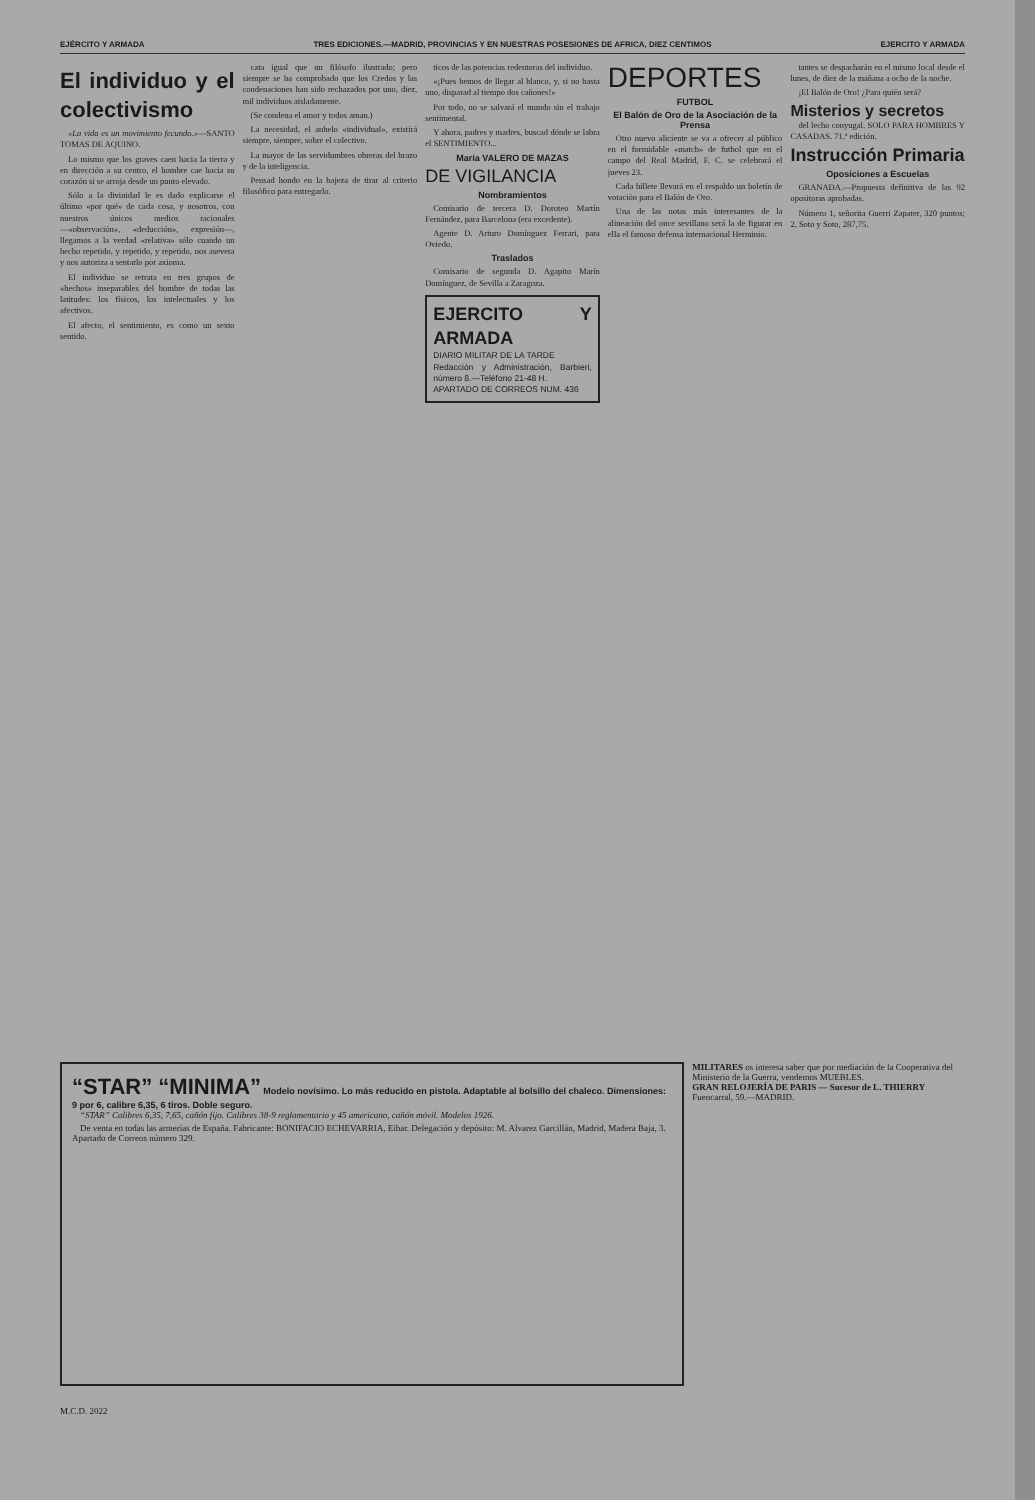EJÉRCITO Y ARMADA TRES EDICIONES.—MADRID, PROVINCIAS Y EN NUESTRAS POSESIONES DE AFRICA, DIEZ CENTIMOS EJERCITO Y ARMADA
El individuo y el colectivismo
«La vida es un movimiento fecundo.»—SANTO TOMAS DE AQUINO.
Lo mismo que los graves caen hacia la tierra y en dirección a su centro, el hombre cae hacia su corazón si se arroja desde un punto elevado.
Sólo a la divinidad le es dado explicarse el último «por qué» de cada cosa, y nosotros, con nuestros únicos medios racionales—«observación», «deducción», expresión—, llegamos a la verdad «relativa» sólo cuando un hecho repetido, y repetido, y repetido, nos asevera y nos autoriza a sentarlo por axioma.
El individuo se retrata en tres grupos de «hechos» inseparables del hombre de todas las latitudes: los físicos, los intelectuales y los afectivos.
El afecto, el sentimiento, es como un sexto sentido.
cata igual que un filósofo ilustrado; pero siempre se ha comprobado que los Credos y las condenaciones han sido rechazados por uno, diez, mil individuos aisladamente.
(Se condena el amor y todos aman.)
La necesidad, el anhelo «individual», existirá siempre, siempre, sobre el colectivo.
La mayor de las servidumbres obreras del brazo y de la inteligencia.
Pensad hondo en la bajeza de tirar al criterio filosófico para entregarlo.
ticos de las potencias redentoras del individuo.
«¡Pues hemos de llegar al blanco, y, si no basta uno, disparad al tiempo dos cañones!»
Por todo, no se salvará el mundo sin el trabajo sentimental.
Y ahora, padres y madres, buscad dónde se labra el SENTIMIENTO...
María VALERO DE MAZAS
DE VIGILANCIA
Nombramientos
Comisario de tercera D. Doroteo Martín Fernández, para Barcelona (era excedente).
Agente D. Arturo Domínguez Ferrari, para Oviedo.
Traslados
Comisario de segunda D. Agapito Marín Domínguez, de Sevilla a Zaragoza.
EJERCITO Y ARMADA
DIARIO MILITAR DE LA TARDE
Redacción y Administración, Barbieri, número 8.—Teléfono 21-48 H.
APARTADO DE CORREOS NUM. 436
DEPORTES
FUTBOL
El Balón de Oro de la Asociación de la Prensa
Otro nuevo aliciente se va a ofrecer al público en el formidable «match» de futbol que en el campo del Real Madrid, F. C. se celebrará el jueves 23.
Cada billete llevará en el respaldo un boletín de votación para el Balón de Oro.
Una de las notas más interesantes de la alineación del once sevillano será la de figurar en ella el famoso defensa internacional Herminio.
tantes se despacharán en el mismo local desde el lunes, de diez de la mañana a ocho de la noche.
¡El Balón de Oro! ¿Para quién será?
Misterios y secretos
del lecho conyugal. SOLO PARA HOMBRES Y CASADAS. 71.ª edición.
Instrucción Primaria
Oposiciones a Escuelas
GRANADA.—Propuesta definitiva de las 92 opositoras aprobadas.
Número 1, señorita Guerri Zapater, 320 puntos; 2, Soto y Soto, 287,75.
“STAR” “MINIMA” Modelo novísimo. Lo más reducido en pistola. Adaptable al bolsillo del chaleco. Dimensiones: 9 por 6, calibre 6,35, 6 tiros. Doble seguro.
“STAR” Calibres 6,35, 7,65, cañón fijo. Calibres 38-9 reglamentario y 45 americano, cañón móvil. Modelos 1926.
De venta en todas las armerías de España. Fabricante: BONIFACIO ECHEVARRIA, Eibar. Delegación y depósito: M. Alvarez Garcillán, Madrid, Madera Baja, 3. Apartado de Correos número 329.
MILITARES os interesa saber que por mediación de la Cooperativa del Ministerio de la Guerra, vendemos MUEBLES.
GRAN RELOJERÍA DE PARIS — Sucesor de L. THIERRY
Fuencarral, 59.—MADRID.
M.C.D. 2022